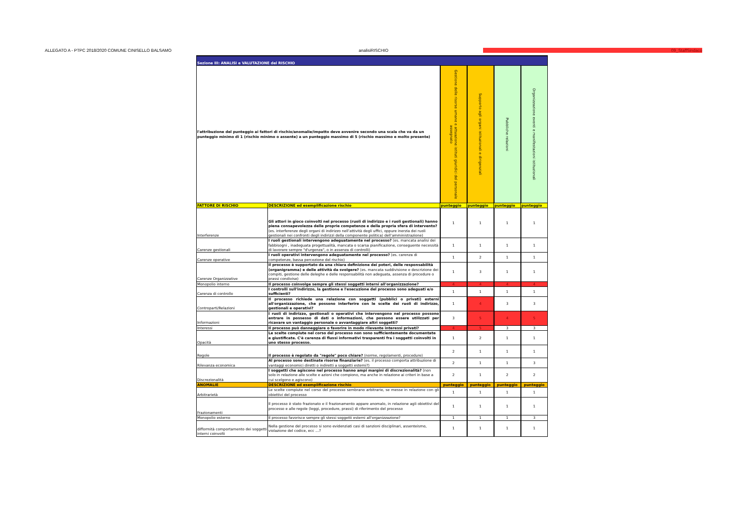ALLEGATO A - PTPC 2018/2020 COMUNE CINISELLO BALSAMO analisiRISCHIO 09_StaffSindaco
| Sezione III: ANALISI e VALUTAZIONE del RISCHIO | | | | | |
| l'attribuzione del punteggio ai fattori di rischio/anomalie/impatto deve avvenire secondo una scala che va da un punteggio minimo di 1 (rischio minimo o assente) a un punteggio massimo di 5 (rischio massimo e molto presente) | | Gestione delle risorse umane e attuazione istituti giuridici del personale assegnato | Supporto agli organi istituzionali e dirigenziali | Pubbliche relazioni | Organizzazione eventi e manifestazioni istituzionali |
| FATTORE DI RISCHIO | DESCRIZIONE ed esemplificazione rischio | punteggio | punteggio | punteggio | punteggio |
| Interferenze | Gli attori in gioco coinvolti nel processo (ruoli di indirizzo e i ruoli gestionali) hanno piena consapevolezza delle proprie competenze e della propria sfera di intervento? (es. interferenze degli organi di indirizzo nell’attività degli uffici, oppure inerzia dei ruoli gestionali nei confronti degli indirizzi della componente politica) dell’amministrazione) | 1 | 1 | 1 | 1 |
| Carenze gestionali | I ruoli gestionali intervengono adeguatamente nel processo? (es. mancata analisi dei fabbisogni , inadeguata progettualità, mancata o scarsa pianificazione, conseguente necessità di lavorare sempre "d'urgenza", o in assenza di controlli) | 1 | 1 | 1 | 1 |
| Carenze operative | I ruoli operativi intervengono adeguatamente nel processo? (es. carenza di competenze, bassa percezione del rischio) | 1 | 2 | 1 | 1 |
| Carenze Organizzative | Il processo è supportato da una chiara definizione dei poteri, delle responsabilità (organigramma) e delle attività da svolgere? (es. mancata suddivisione e descrizione dei compiti, gestione delle deleghe e delle responsabilità non adeguata, assenza di procedure o prassi condivise) | 1 | 3 | 1 | 1 |
| Monopolio interno | Il processo coinvolge sempre gli stessi soggetti interni all'organizzazione? | 4 | 4 | 4 | 4 |
| Carenza di controllo | I controlli sull'indirizzo, la gestione e l'esecuzione del processo sono adeguati e/o sufficienti? | 1 | 1 | 1 | 1 |
| Controparti/Relazioni | Il processo richiede una relazione con soggetti (pubblici o privati) esterni all'organizzazione, che possono interferire con le scelte dei ruoli di indirizzo, gestionali e operativi? | 1 | 4 | 3 | 3 |
| Informazioni | I ruoli di indirizzo, gestionali o operativi che intervengono nel processo possono entrare in possesso di dati o informazioni, che possono essere utilizzati per ricavare un vantaggio personale o avvantaggiare altri soggetti? | 3 | 5 | 4 | 5 |
| Interessi | Il processo può danneggiare o favorire in modo rilevante interessi privati? | 4 | 5 | 3 | 3 |
| Opacità | Le scelte compiute nel corso del processo non sono sufficientemente documentate e giustificate. C'è carenza di flussi informativi trasparenti fra i soggetti coinvolti in uno stesso processo. | 1 | 2 | 1 | 1 |
| Regole | Il processo è regolato da "regole" poco chiare? (norme, regolamenti, procedure) | 2 | 1 | 1 | 1 |
| Rilevanza economica | Al processo sono destinate risorse finanziarie? (es. il processo comporta attribuzione di vantaggi economici diretti o indiretti a soggetti esterni?) | 2 | 1 | 1 | 3 |
| Discrezionalità | I soggetti che agiscono nel processo hanno ampi margini di discrezionalità? (non solo in relazione alle scelte e azioni che compiono, ma anche in relazione ai criteri in base a cui scelgono e agiscono) | 2 | 1 | 2 | 2 |
| ANOMALIE | DESCRIZIONE ed esemplificazione rischio | punteggio | punteggio | punteggio | punteggio |
| Arbitrarietà | Le scelte compiute nel corso del processo sembrano arbitrarie, se messe in relazione con gli obiettivi del processo | 1 | 1 | 1 | 1 |
| Frazionamenti | Il processo è stato frazionato e il frazionamento appare anomalo, in relazione agli obiettivi del processo e alle regole (leggi, procedure, prassi) di riferimento del processo | 1 | 1 | 1 | 1 |
| Monopolio esterno | Il processo favorisce sempre gli stessi soggetti esterni all'organizzazione? | 1 | 1 | 1 | 3 |
| difformità comportamento dei soggetti interni coinvolti | Nella gestione del processo si sono evidenziati casi di sanzioni disciplinari, assenteismo, violazione del codice, ecc …? | 1 | 1 | 1 | 1 |